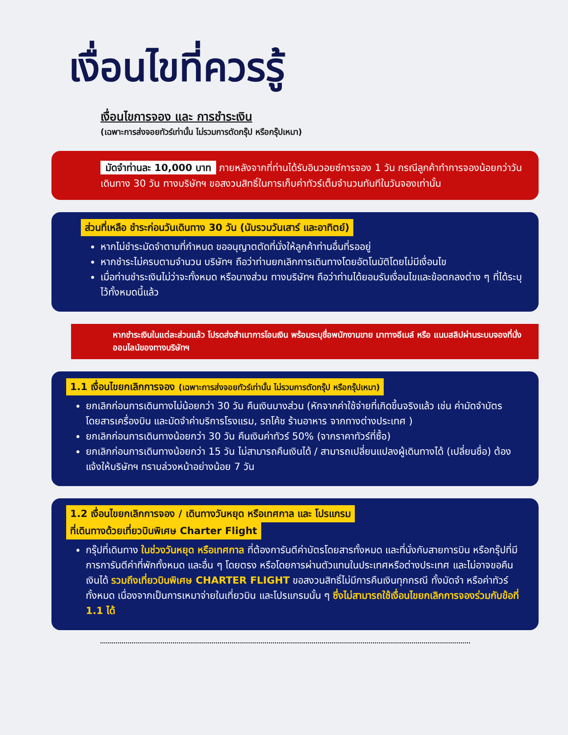เงื่อนไขที่ควรรู้
เงื่อนไขการจอง และ การชำระเงิน
(เฉพาะการส่งจอยทัวร์เท่านั้น ไม่รวมการตัดกรุ๊ป หรือกรุ๊ปเหมา)
มัดจำท่านละ 10,000 บาท ภายหลังจากที่ท่านได้รับอินวอยซ์การจอง 1 วัน กรณีลูกค้าทำการจองน้อยกว่าวันเดินทาง 30 วัน ทางบริษัทฯ ขอสงวนสิทธิ์ในการเก็บค่าทัวร์เต็มจำนวนทันทีในวันจองเท่านั้น
ส่วนที่เหลือ ชำระก่อนวันเดินทาง 30 วัน (นับรวมวันเสาร์ และอาทิตย์)
หากไม่ชำระมัดจำตามที่กำหนด ขออนุญาตตัดที่นั่งให้ลูกค้าท่านอื่นที่รออยู่
หากชำระไม่ครบตามจำนวน บริษัทฯ ถือว่าท่านยกเลิกการเดินทางโดยอัตโนมัติโดยไม่มีเงื่อนไข
เมื่อท่านชำระเงินไม่ว่าจะทั้งหมด หรือบางส่วน ทางบริษัทฯ ถือว่าท่านได้ยอมรับเงื่อนไขและข้อตกลงต่าง ๆ ที่ได้ระบุไว้ทั้งหมดนี้แล้ว
หากชำระเงินในแต่ละส่วนแล้ว โปรดส่งสำเนาการโอนเงิน พร้อมระบุชื่อพนักงานขาย มาทางอีเมล์ หรือ แนบสลิปผ่านระบบจองที่นั่งออนไลน์ของทางบริษัทฯ
1.1 เงื่อนไขยกเลิกการจอง (เฉพาะการส่งจอยทัวร์เท่านั้น ไม่รวมการตัดกรุ๊ป หรือกรุ๊ปเหมา)
ยกเลิกก่อนการเดินทางไม่น้อยกว่า 30 วัน คืนเงินบางส่วน (หักจากค่าใช้จ่ายที่เกิดขึ้นจริงแล้ว เช่น ค่ามัดจำบัตรโดยสารเครื่องบิน และมัดจำค่าบริการโรงแรม, รถโค้ช ร้านอาหาร จากทางต่างประเทศ )
ยกเลิกก่อนการเดินทางน้อยกว่า 30 วัน คืนเงินค่าทัวร์ 50% (จากราคาทัวร์ที่ซื้อ)
ยกเลิกก่อนการเดินทางน้อยกว่า 15 วัน ไม่สามารถคืนเงินได้ / สามารถเปลี่ยนแปลงผู้เดินทางได้ (เปลี่ยนชื่อ) ต้องแจ้งให้บริษัทฯ ทราบล่วงหน้าอย่างน้อย 7 วัน
1.2 เงื่อนไขยกเลิกการจอง / เดินทางวันหยุด หรือเทศกาล และ โปรแกรม
ที่เดินทางด้วยเที่ยวบินพิเศษ Charter Flight
กรุ๊ปที่เดินทาง ในช่วงวันหยุด หรือเทศกาล ที่ต้องการันตีค่าบัตรโดยสารทั้งหมด และที่นั่งกับสายการบิน หรือกรุ๊ปที่มีการการันตีค่าที่พักทั้งหมด และอื่น ๆ โดยตรง หรือโดยการผ่านตัวแทนในประเทศหรือต่างประเทศ และไม่อาจขอคืนเงินได้ รวมถึงเที่ยวบินพิเศษ CHARTER FLIGHT ขอสงวนสิทธิ์ไม่มีการคืนเงินทุกกรณี ทั้งมัดจำ หรือค่าทัวร์ทั้งหมด เนื่องจากเป็นการเหมาจ่ายในเที่ยวบิน และโปรแกรมนั้น ๆ ซึ่งไม่สามารถใช้เงื่อนไขยกเลิกการจองร่วมกับข้อที่ 1.1 ได้